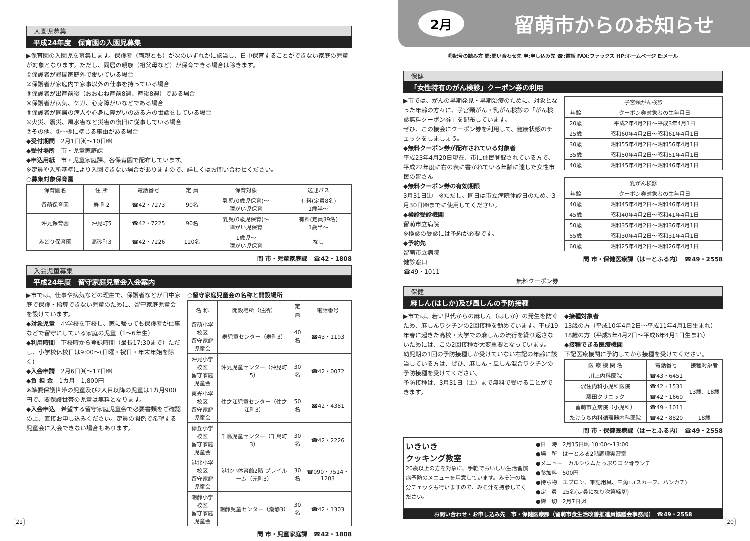入園児募集
平成24年度　保育園の入園児募集
▶保育園の入園児を募集します。保護者（両親とも）が次のいずれかに該当し、日中保育することができない家庭の児童が対象となります。ただし、同居の親族（祖父母など）が保育できる場合は除きます。
①保護者が昼間家庭外で働いている場合
②保護者が家庭内で家事以外の仕事を持っている場合
③保護者が出産前後（おおむね産前8週、産後8週）である場合
④保護者が病気、ケガ、心身障がいなどである場合
⑤保護者が同居の病人や心身に障がいのある方の世話をしている場合
⑥火災、震災、風水害など災害の復旧に従事している場合
⑦その他、①～⑥に準じる事由がある場合
◆受付期間　2月1日㈬～10日㈮
◆受付場所　市・児童家庭課
◆申込用紙　市・児童家庭課、各保育園で配布しています。
※定員や入所基準により入園できない場合がありますので、詳しくはお問い合わせください。
○募集対象保育園
| 保育園名 | 住 所 | 電話番号 | 定 員 | 保育対象 | 送迎バス |
| --- | --- | --- | --- | --- | --- |
| 留萌保育園 | 寿 町2 | ☎42・7273 | 90名 | 乳児(0歳児保育)～ 障がい児保育 | 有料(定員8名) 1歳半～ |
| 沖見保育園 | 沖見町5 | ☎42・7225 | 90名 | 乳児(0歳児保育)～ 障がい児保育 | 有料(定員39名) 1歳半～ |
| みどり保育園 | 高砂町3 | ☎42・7226 | 120名 | 1歳児～ 障がい児保育 | なし |
問 市・児童家庭課　☎42・1808
入会児童募集
平成24年度　留守家庭児童会入会案内
▶市では、仕事や病気などの理由で、保護者などが日中家庭で保護・指導できない児童のために、留守家庭児童会を設けています。
◆対象児童　小学校を下校し、家に帰っても保護者が仕事などで留守にしている家庭の児童（1～6年生）
◆利用時間　下校時から登録時間（最長17:30まで）ただし、小学校休校日は9:00～(日曜・祝日・年末年始を除く)
◆入会申請　2月6日㈪～17日㈮
◆負 担 金　1カ月　1,800円
※準要保護世帯の児童及び2人目以降の児童は1カ月900円で、要保護世帯の児童は無料となります。
◆入会申込　希望する留守家庭児童会で必要書類をご確認の上、直接お申し込みください。定員の関係で希望する児童会に入会できない場合もあります。
○留守家庭児童会の名称と開設場所
| 名 称 | 開設場所（住所） | 定員 | 電話番号 |
| --- | --- | --- | --- |
| 留萌小学校区 留守家庭児童会 | 寿児童センター（寿町3） | 40名 | ☎43・1193 |
| 沖見小学校区 留守家庭児童会 | 沖見児童センター（沖見町5） | 30名 | ☎42・0072 |
| 東光小学校区 留守家庭児童会 | 住之江児童センター（住之江町3） | 50名 | ☎42・4381 |
| 緑丘小学校区 留守家庭児童会 | 千鳥児童センター（千鳥町3） | 30名 | ☎42・2226 |
| 港北小学校区 留守家庭児童会 | 港北小体育館2階 プレイルーム（元町3） | 30名 | ☎090・7514・1203 |
| 潮静小学校区 留守家庭児童会 | 潮静児童センター（潮静3） | 30名 | ☎42・1303 |
問 市・児童家庭課　☎42・1808
21
2月 留萌市からのお知らせ
㊟記号の読み方 問:問い合わせ先 申:申し込み先 ☎:電話 FAX:ファックス HP:ホームページ E:メール
保健
「女性特有のがん検診」クーポン券の利用
▶市では、がんの早期発見・早期治療のために、対象となった年齢の方々に、子宮頸がん・乳がん検診の「がん検診無料クーポン券」を配布しています。
ぜひ、この機会にクーポン券を利用して、健康状態のチェックをしましょう。
◆無料クーポン券が配布されている対象者
平成23年4月20日現在、市に住民登録されている方で、平成22年度に右の表に書かれている年齢に達した女性市民の皆さん
◆無料クーポン券の有効期限
3月31日㈯　※ただし、同日は市立病院休診日のため、3月30日㈮までに使用してください。
◆検診受診機関
留萌市立病院
※検診の受診には予約が必要です。
◆予約先
留萌市立病院
健診窓口
☎49・1011
無料クーポン券
| 子宮頸がん検診 | |
| --- | --- |
| 年齢 | クーポン券対象者の生年月日 |
| 20歳 | 平成2年4月2日～平成3年4月1日 |
| 25歳 | 昭和60年4月2日～昭和61年4月1日 |
| 30歳 | 昭和55年4月2日～昭和56年4月1日 |
| 35歳 | 昭和50年4月2日～昭和51年4月1日 |
| 40歳 | 昭和45年4月2日～昭和46年4月1日 |
| 乳がん検診 | |
| --- | --- |
| 年齢 | クーポン券対象者の生年月日 |
| 40歳 | 昭和45年4月2日～昭和46年4月1日 |
| 45歳 | 昭和40年4月2日～昭和41年4月1日 |
| 50歳 | 昭和35年4月2日～昭和36年4月1日 |
| 55歳 | 昭和30年4月2日～昭和31年4月1日 |
| 60歳 | 昭和25年4月2日～昭和26年4月1日 |
問 市・保健医療課（はーとふる内）　☎49・2558
保健
麻しん(はしか)及び風しんの予防接種
▶市では、若い世代からの麻しん（はしか）の発生を防ぐため、麻しんワクチンの2回接種を勧めています。平成19年春に起きた高校・大学での麻しんの流行を繰り返さないためには、この2回接種が大変重要となっています。
幼児期の1回の予防接種しか受けていない右記の年齢に該当している方は、ぜひ、麻しん・風しん混合ワクチンの予防接種を受けてください。
予防接種は、3月31日（土）まで無料で受けることができます。
◆接種対象者
13歳の方（平成10年4月2日～平成11年4月1日生まれ）
18歳の方（平成5年4月2日～平成6年4月1日生まれ）
◆接種できる医療機関
下記医療機関に予約してから接種を受けてください。
| 医 療 機 関 名 | 電話番号 | 接種対象者 |
| --- | --- | --- |
| 川上内科医院 | ☎43・6451 | 13歳、18歳 |
| 沢住内科小児科医院 | ☎42・1531 | |
| 藤田クリニック | ☎42・1660 | |
| 留萌市立病院（小児科） | ☎49・1011 | |
| たけうち内科循環器内科医院 | ☎42・8820 | 18歳 |
問 市・保健医療課（はーとふる内）　☎49・2558
いきいき
クッキング教室
20歳以上の方を対象に、手軽でおいしい生活習慣病予防のメニューを用意しています。みそ汁の塩分チェックも行いますので、みそ汁を持参してください。
●日　時　2月15日㈬ 10:00～13:00
●場　所　はーとふる2階調理実習室
●メニュー　カルシウムたっぷりコツ骨ランチ
●参加料　500円
●持ち物　エプロン、筆記用具、三角巾(スカーフ、ハンカチ)
●定　員　25名(定員になり次第締切)
●締　切　2月7日㈫
お問い合わせ・お申し込み先　市・保健医療課（留萌市食生活改善推進員協議会事務局）　☎49・2558
20